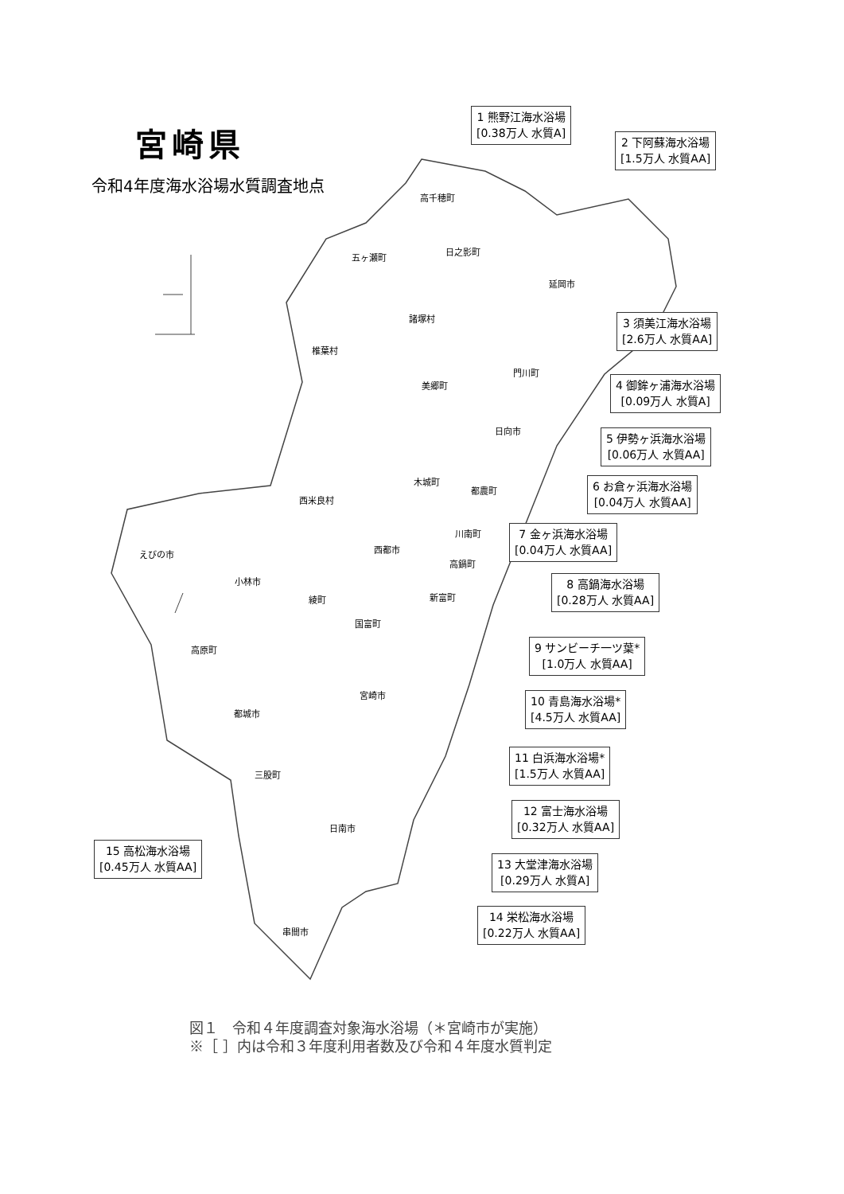宮崎県
令和4年度海水浴場水質調査地点
高千穂町
五ヶ瀬町
日之影町
延岡市
諸塚村
椎葉村
門川町
美郷町
日向市
木城町
都農町
西米良村
川南町
えびの市 西都市
高鍋町
小林市
新富町
綾町
国富町
高原町
宮崎市
都城市
三股町
日南市
串間市
1 熊野江海水浴場
[0.38万人 水質A]
2 下阿蘇海水浴場
[1.5万人 水質AA]
3 須美江海水浴場
[2.6万人 水質AA]
4 御鉾ヶ浦海水浴場
[0.09万人 水質A]
5 伊勢ヶ浜海水浴場
[0.06万人 水質AA]
6 お倉ヶ浜海水浴場
[0.04万人 水質AA]
7 金ヶ浜海水浴場
[0.04万人 水質AA]
8 高鍋海水浴場
[0.28万人 水質AA]
9 サンビーチ一ツ葉*
[1.0万人 水質AA]
10 青島海水浴場*
[4.5万人 水質AA]
11 白浜海水浴場*
[1.5万人 水質AA]
12 富士海水浴場
[0.32万人 水質AA]
13 大堂津海水浴場
[0.29万人 水質A]
14 栄松海水浴場
[0.22万人 水質AA]
15 高松海水浴場
[0.45万人 水質AA]
図１　令和４年度調査対象海水浴場（＊宮崎市が実施）
※［ ］内は令和３年度利用者数及び令和４年度水質判定